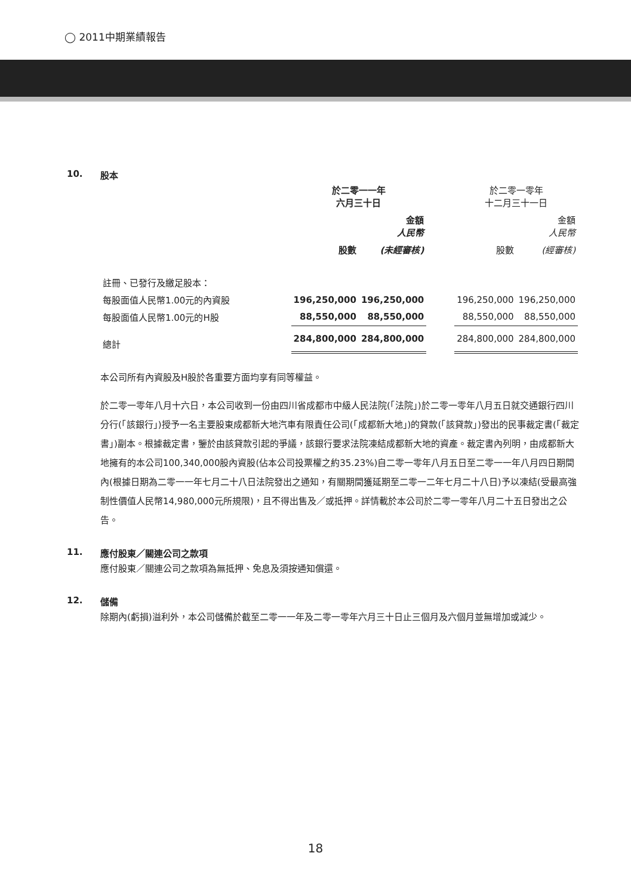◯ 2011中期業績報告
10. 股本
| | 於二零一一年 六月三十日 | | | 於二零一零年 十二月三十一日 | |
| | | 金額 人民幣 | | | 金額 人民幣 |
| | 股數 | (未經審核) | | 股數 | (經審核) |
| 註冊、已發行及繳足股本： | | | | | |
| 每股面值人民幣1.00元的內資股 | 196,250,000 | 196,250,000 | | 196,250,000 | 196,250,000 |
| 每股面值人民幣1.00元的H股 | 88,550,000 | 88,550,000 | | 88,550,000 | 88,550,000 |
| 總計 | 284,800,000 | 284,800,000 | | 284,800,000 | 284,800,000 |
本公司所有內資股及H股於各重要方面均享有同等權益。
於二零一零年八月十六日，本公司收到一份由四川省成都市中級人民法院(「法院」)於二零一零年八月五日就交通銀行四川分行(「該銀行」)授予一名主要股東成都新大地汽車有限責任公司(「成都新大地」)的貸款(「該貸款」)發出的民事裁定書(「裁定書」)副本。根據裁定書，鑒於由該貸款引起的爭議，該銀行要求法院凍結成都新大地的資產。裁定書內列明，由成都新大地擁有的本公司100,340,000股內資股(佔本公司投票權之約35.23%)自二零一零年八月五日至二零一一年八月四日期間內(根據日期為二零一一年七月二十八日法院發出之通知，有關期間獲延期至二零一二年七月二十八日)予以凍結(受最高強制性價值人民幣14,980,000元所規限)，且不得出售及／或抵押。詳情載於本公司於二零一零年八月二十五日發出之公告。
11. 應付股東／關連公司之款項
應付股東／關連公司之款項為無抵押、免息及須按通知償還。
12. 儲備
除期內(虧損)溢利外，本公司儲備於截至二零一一年及二零一零年六月三十日止三個月及六個月並無增加或減少。
18